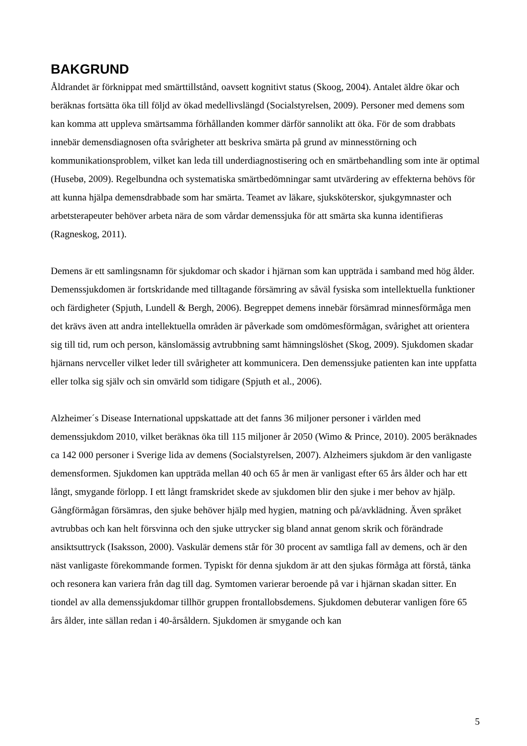BAKGRUND
Åldrandet är förknippat med smärttillstånd, oavsett kognitivt status (Skoog, 2004). Antalet äldre ökar och beräknas fortsätta öka till följd av ökad medellivslängd (Socialstyrelsen, 2009). Personer med demens som kan komma att uppleva smärtsamma förhållanden kommer därför sannolikt att öka. För de som drabbats innebär demensdiagnosen ofta svårigheter att beskriva smärta på grund av minnesstörning och kommunikationsproblem, vilket kan leda till underdiagnostisering och en smärtbehandling som inte är optimal (Husebø, 2009). Regelbundna och systematiska smärtbedömningar samt utvärdering av effekterna behövs för att kunna hjälpa demensdrabbade som har smärta. Teamet av läkare, sjuksköterskor, sjukgymnaster och arbetsterapeuter behöver arbeta nära de som vårdar demenssjuka för att smärta ska kunna identifieras (Ragneskog, 2011).
Demens är ett samlingsnamn för sjukdomar och skador i hjärnan som kan uppträda i samband med hög ålder. Demenssjukdomen är fortskridande med tilltagande försämring av såväl fysiska som intellektuella funktioner och färdigheter (Spjuth, Lundell & Bergh, 2006). Begreppet demens innebär försämrad minnesförmåga men det krävs även att andra intellektuella områden är påverkade som omdömesförmågan, svårighet att orientera sig till tid, rum och person, känslomässig avtrubbning samt hämningslöshet (Skog, 2009). Sjukdomen skadar hjärnans nervceller vilket leder till svårigheter att kommunicera. Den demenssjuke patienten kan inte uppfatta eller tolka sig själv och sin omvärld som tidigare (Spjuth et al., 2006).
Alzheimer´s Disease International uppskattade att det fanns 36 miljoner personer i världen med demenssjukdom 2010, vilket beräknas öka till 115 miljoner år 2050 (Wimo & Prince, 2010). 2005 beräknades ca 142 000 personer i Sverige lida av demens (Socialstyrelsen, 2007). Alzheimers sjukdom är den vanligaste demensformen. Sjukdomen kan uppträda mellan 40 och 65 år men är vanligast efter 65 års ålder och har ett långt, smygande förlopp. I ett långt framskridet skede av sjukdomen blir den sjuke i mer behov av hjälp. Gångförmågan försämras, den sjuke behöver hjälp med hygien, matning och på/avklädning. Även språket avtrubbas och kan helt försvinna och den sjuke uttrycker sig bland annat genom skrik och förändrade ansiktsuttryck (Isaksson, 2000). Vaskulär demens står för 30 procent av samtliga fall av demens, och är den näst vanligaste förekommande formen. Typiskt för denna sjukdom är att den sjukas förmåga att förstå, tänka och resonera kan variera från dag till dag. Symtomen varierar beroende på var i hjärnan skadan sitter. En tiondel av alla demenssjukdomar tillhör gruppen frontallobsdemens. Sjukdomen debuterar vanligen före 65 års ålder, inte sällan redan i 40-årsåldern. Sjukdomen är smygande och kan
5